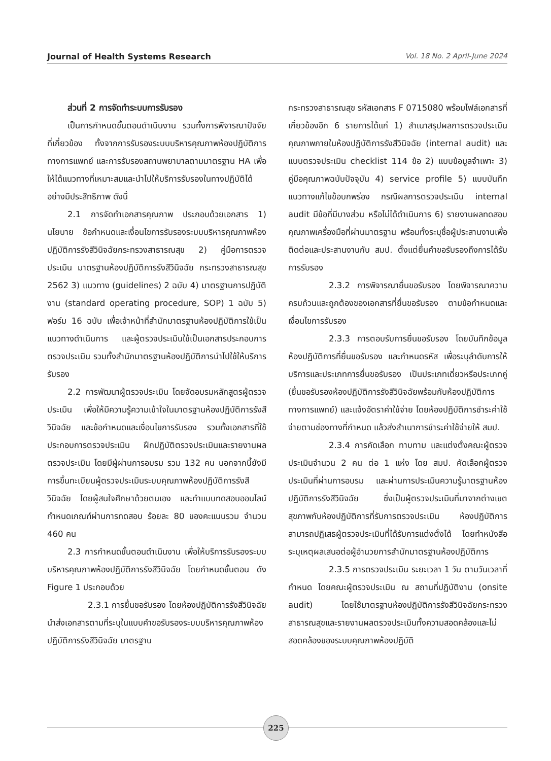Journal of Health Systems Research Vol. 18 No. 2 April-June 2024
ส่วนที่ 2 การจัดทำระบบการรับรอง
เป็นการกำหนดขั้นตอนดำเนินงาน รวมทั้งการพิจารณาปัจจัยที่เกี่ยวข้อง ทั้งจากการรับรองระบบบริหารคุณภาพห้องปฏิบัติการทางการแพทย์ และการรับรองสถานพยาบาลตามมาตรฐาน HA เพื่อให้ได้แนวทางที่เหมาะสมและนำไปให้บริการรับรองในทางปฏิบัติได้อย่างมีประสิทธิภาพ ดังนี้
2.1 การจัดทำเอกสารคุณภาพ ประกอบด้วยเอกสาร 1) นโยบาย ข้อกำหนดและเงื่อนไขการรับรองระบบบริหารคุณภาพห้องปฏิบัติการรังสีวินิจฉัยกระทรวงสาธารณสุข 2) คู่มือการตรวจประเมิน มาตรฐานห้องปฏิบัติการรังสีวินิจฉัย กระทรวงสาธารณสุข 2562 3) แนวทาง (guidelines) 2 ฉบับ 4) มาตรฐานการปฏิบัติงาน (standard operating procedure, SOP) 1 ฉบับ 5) ฟอร์ม 16 ฉบับ เพื่อเจ้าหน้าที่สำนักมาตรฐานห้องปฏิบัติการใช้เป็นแนวทางดำเนินการ และผู้ตรวจประเมินใช้เป็นเอกสารประกอบการตรวจประเมิน รวมทั้งสำนักมาตรฐานห้องปฏิบัติการนำไปใช้ให้บริการรับรอง
2.2 การพัฒนาผู้ตรวจประเมิน โดยจัดอบรมหลักสูตรผู้ตรวจประเมิน เพื่อให้มีความรู้ความเข้าใจในมาตรฐานห้องปฏิบัติการรังสีวินิจฉัย และข้อกำหนดและเงื่อนไขการรับรอง รวมทั้งเอกสารที่ใช้ประกอบการตรวจประเมิน ฝึกปฏิบัติตรวจประเมินและรายงานผลตรวจประเมิน โดยมีผู้ผ่านการอบรม รวม 132 คน นอกจากนี้ยังมีการขึ้นทะเบียนผู้ตรวจประเมินระบบคุณภาพห้องปฏิบัติการรังสีวินิจฉัย โดยผู้สนใจศึกษาด้วยตนเอง และทำแบบทดสอบออนไลน์ กำหนดเกณฑ์ผ่านการทดสอบ ร้อยละ 80 ของคะแนนรวม จำนวน 460 คน
2.3 การกำหนดขั้นตอนดำเนินงาน เพื่อให้บริการรับรองระบบบริหารคุณภาพห้องปฏิบัติการรังสีวินิจฉัย โดยกำหนดขั้นตอน ดัง Figure 1 ประกอบด้วย
2.3.1 การยื่นขอรับรอง โดยห้องปฏิบัติการรังสีวินิจฉัยนำส่งเอกสารตามที่ระบุในแบบคำขอรับรองระบบบริหารคุณภาพห้องปฏิบัติการรังสีวินิจฉัย มาตรฐาน
กระทรวงสาธารณสุข รหัสเอกสาร F 0715080 พร้อมไฟล์เอกสารที่เกี่ยวข้องอีก 6 รายการได้แก่ 1) สำเนาสรุปผลการตรวจประเมินคุณภาพภายในห้องปฏิบัติการรังสีวินิจฉัย (internal audit) และแบบตรวจประเมิน checklist 114 ข้อ 2) แบบข้อมูลจำเพาะ 3) คู่มือคุณภาพฉบับปัจจุบัน 4) service profile 5) แบบบันทึกแนวทางแก้ไขข้อบกพร่อง กรณีผลการตรวจประเมิน internal audit มีข้อที่มีบางส่วน หรือไม่ได้ดำเนินการ 6) รายงานผลทดสอบคุณภาพเครื่องมือที่ผ่านมาตรฐาน พร้อมทั้งระบุชื่อผู้ประสานงานเพื่อติดต่อและประสานงานกับ สมป. ตั้งแต่ยื่นคำขอรับรองถึงการได้รับการรับรอง
2.3.2 การพิจารณายื่นขอรับรอง โดยพิจารณาความครบถ้วนและถูกต้องของเอกสารที่ยื่นขอรับรอง ตามข้อกำหนดและเงื่อนไขการรับรอง
2.3.3 การตอบรับการยื่นขอรับรอง โดยบันทึกข้อมูลห้องปฏิบัติการที่ยื่นขอรับรอง และกำหนดรหัส เพื่อระบุลำดับการให้บริการและประเภทการยื่นขอรับรอง เป็นประเภทเดี่ยวหรือประเภทคู่ (ยื่นขอรับรองห้องปฏิบัติการรังสีวินิจฉัยพร้อมกับห้องปฏิบัติการทางการแพทย์) และแจ้งอัตราค่าใช้จ่าย โดยห้องปฏิบัติการชำระค่าใช้จ่ายตามช่องทางที่กำหนด แล้วส่งสำเนาการชำระค่าใช้จ่ายให้ สมป.
2.3.4 การคัดเลือก ทาบทาม และแต่งตั้งคณะผู้ตรวจประเมินจำนวน 2 คน ต่อ 1 แห่ง โดย สมป. คัดเลือกผู้ตรวจประเมินที่ผ่านการอบรม และผ่านการประเมินความรู้มาตรฐานห้องปฏิบัติการรังสีวินิจฉัย ซึ่งเป็นผู้ตรวจประเมินที่มาจากต่างเขตสุขภาพกับห้องปฏิบัติการที่รับการตรวจประเมิน ห้องปฏิบัติการสามารถปฏิเสธผู้ตรวจประเมินที่ได้รับการแต่งตั้งได้ โดยทำหนังสือระบุเหตุผลเสนอต่อผู้อำนวยการสำนักมาตรฐานห้องปฏิบัติการ
2.3.5 การตรวจประเมิน ระยะเวลา 1 วัน ตามวันเวลาที่กำหนด โดยคณะผู้ตรวจประเมิน ณ สถานที่ปฏิบัติงาน (onsite audit) โดยใช้มาตรฐานห้องปฏิบัติการรังสีวินิจฉัยกระทรวงสาธารณสุขและรายงานผลตรวจประเมินทั้งความสอดคล้องและไม่สอดคล้องของระบบคุณภาพห้องปฏิบัติ
225